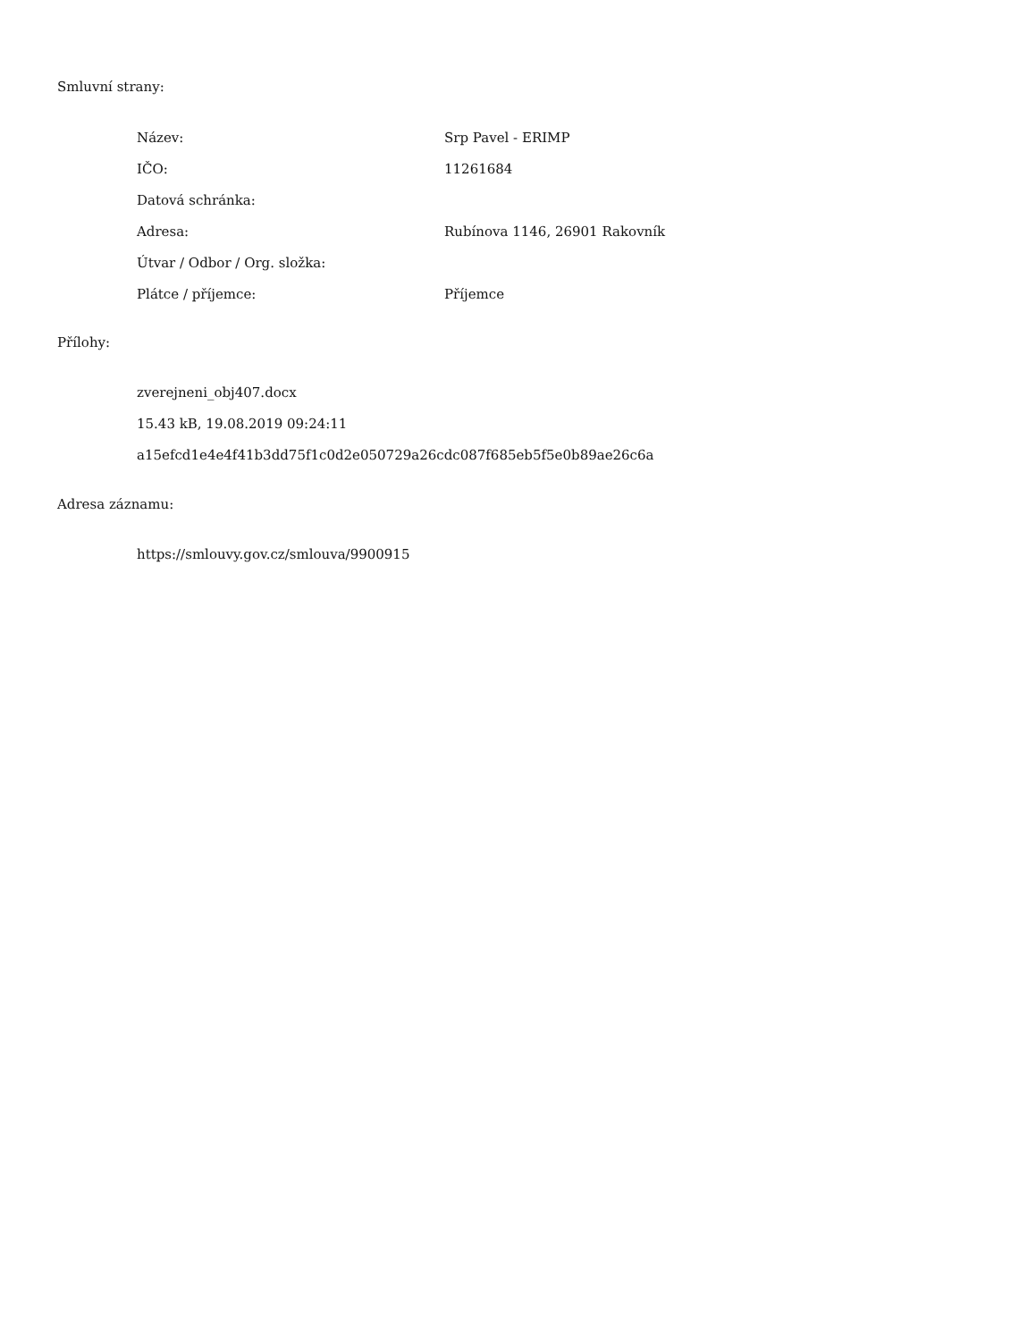Smluvní strany:
| Název: | Srp Pavel - ERIMP |
| IČO: | 11261684 |
| Datová schránka: | |
| Adresa: | Rubínova 1146, 26901 Rakovník |
| Útvar / Odbor / Org. složka: | |
| Plátce / příjemce: | Příjemce |
Přílohy:
zverejneni_obj407.docx
15.43 kB, 19.08.2019 09:24:11
a15efcd1e4e4f41b3dd75f1c0d2e050729a26cdc087f685eb5f5e0b89ae26c6a
Adresa záznamu:
https://smlouvy.gov.cz/smlouva/9900915